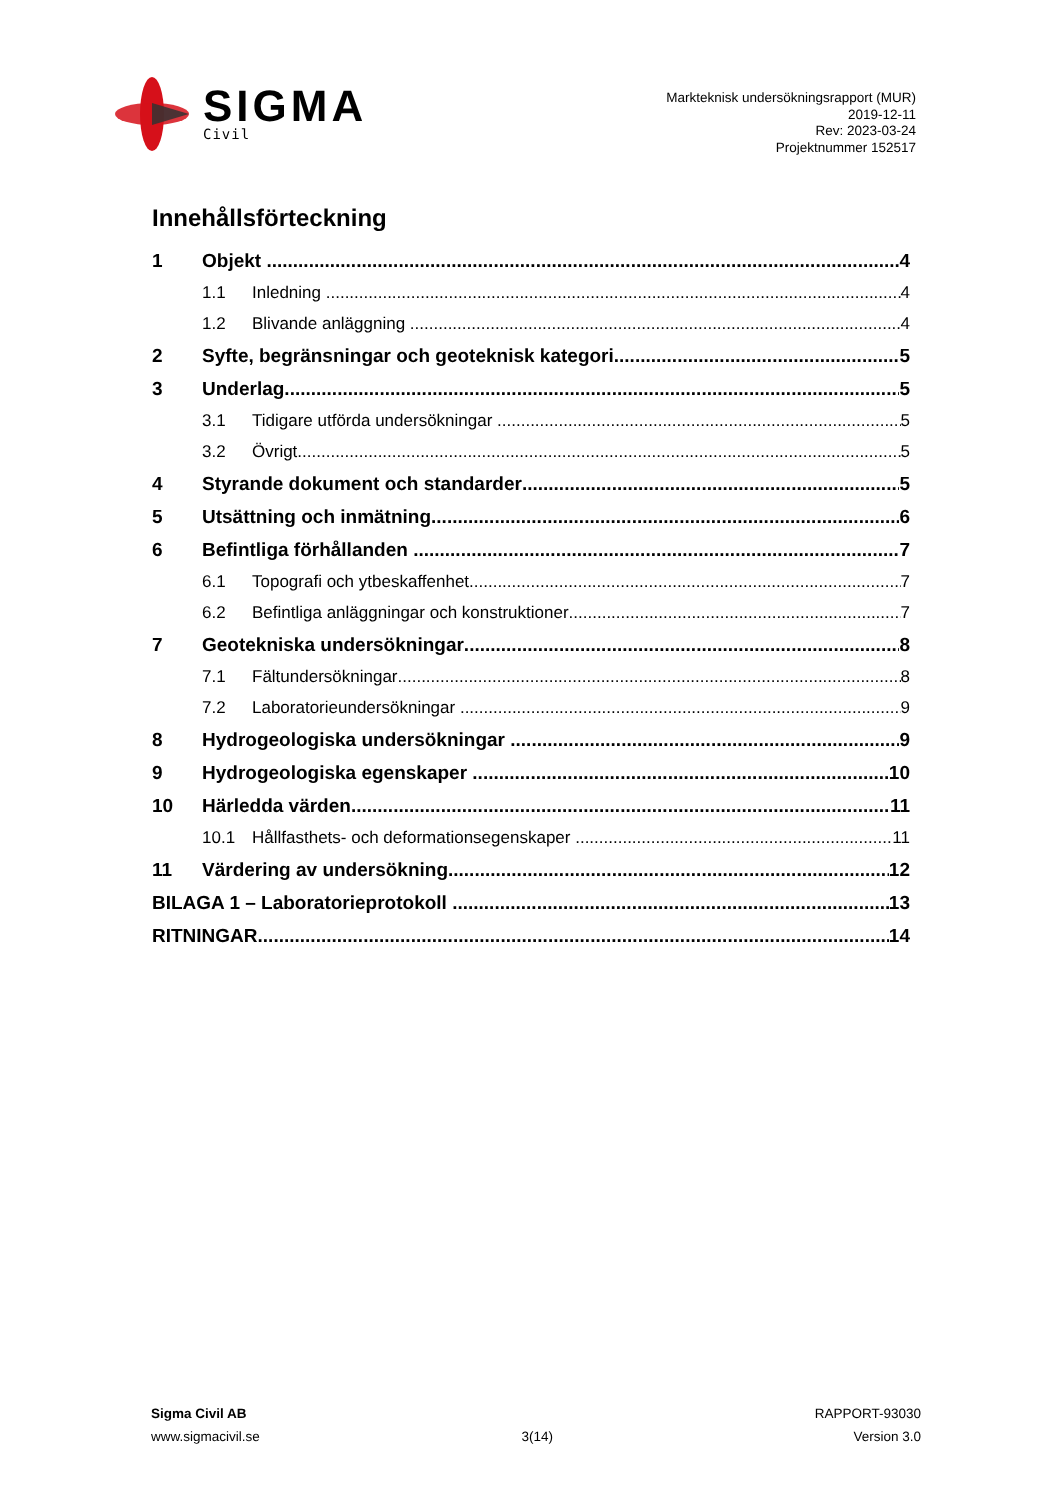SIGMA
Civil
Markteknisk undersökningsrapport (MUR)
2019-12-11
Rev: 2023-03-24
Projektnummer 152517
Innehållsförteckning
1 Objekt 4
1.1 Inledning 4
1.2 Blivande anläggning 4
2 Syfte, begränsningar och geoteknisk kategori 5
3 Underlag 5
3.1 Tidigare utförda undersökningar 5
3.2 Övrigt 5
4 Styrande dokument och standarder 5
5 Utsättning och inmätning 6
6 Befintliga förhållanden 7
6.1 Topografi och ytbeskaffenhet 7
6.2 Befintliga anläggningar och konstruktioner 7
7 Geotekniska undersökningar 8
7.1 Fältundersökningar 8
7.2 Laboratorieundersökningar 9
8 Hydrogeologiska undersökningar 9
9 Hydrogeologiska egenskaper 10
10 Härledda värden 11
10.1 Hållfasthets- och deformationsegenskaper 11
11 Värdering av undersökning 12
BILAGA 1 – Laboratorieprotokoll 13
RITNINGAR 14
Sigma Civil AB
www.sigmacivil.se
3(14) RAPPORT-93030
Version 3.0